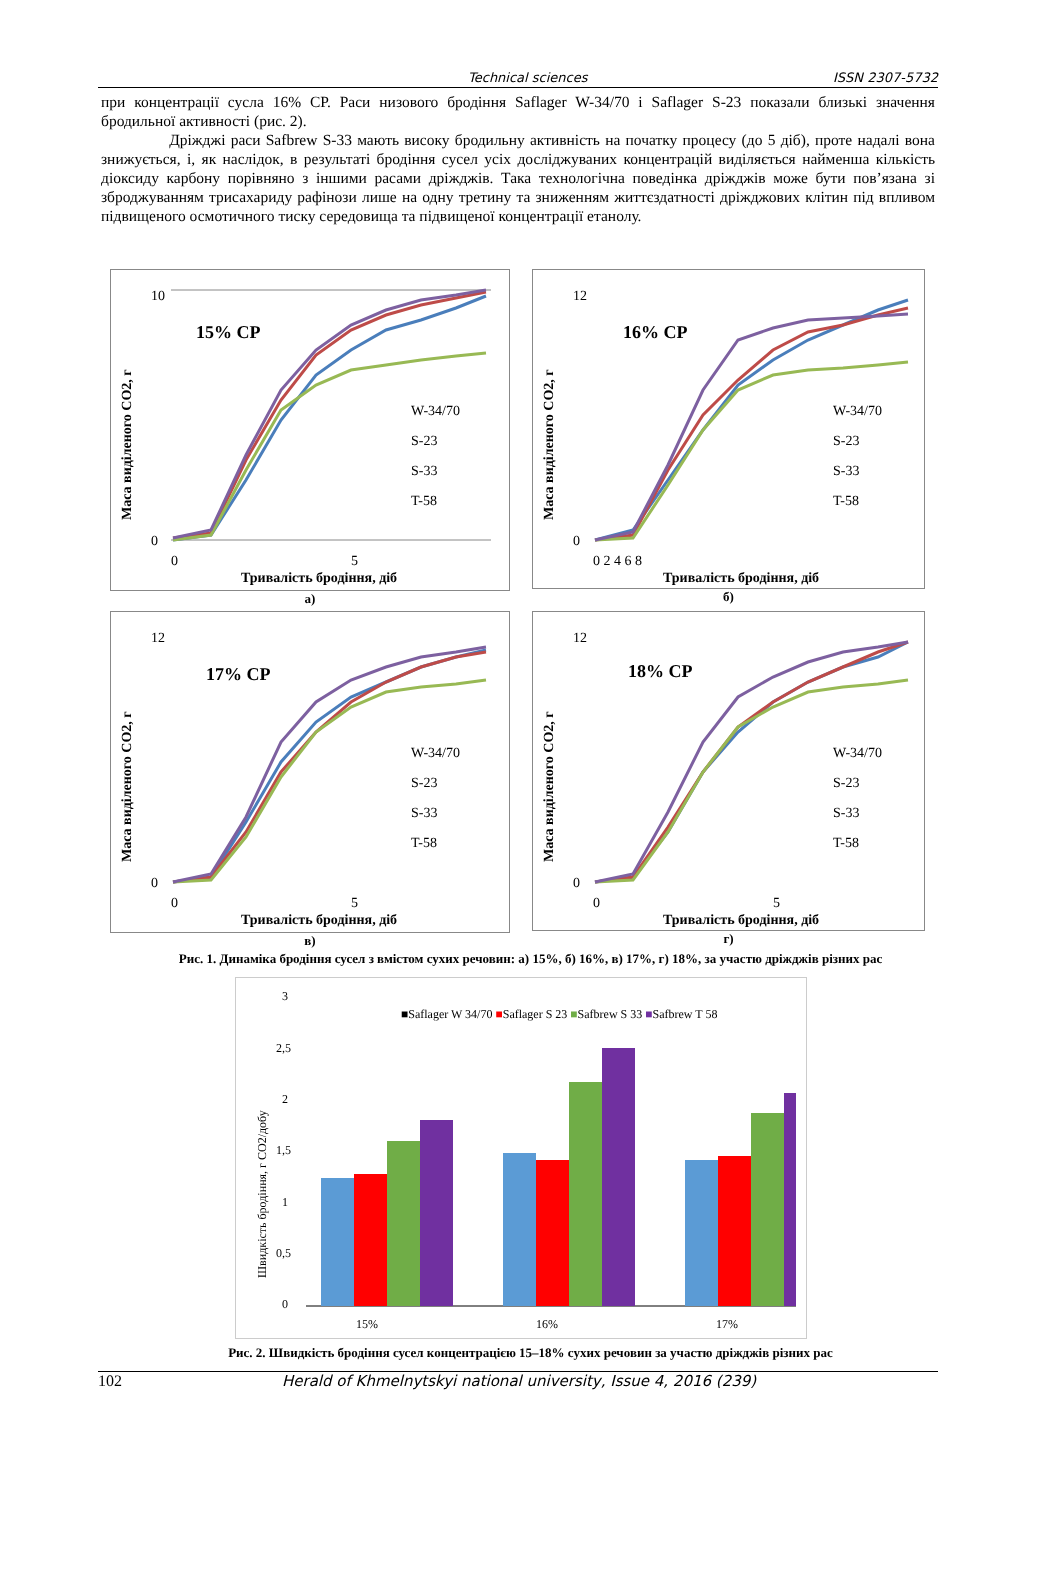Technical sciences ISSN 2307-5732
при концентрації сусла 16% СР. Раси низового бродіння Saflager W-34/70 і Saflager S-23 показали близькі значення бродильної активності (рис. 2).
Дріжджі раси Safbrew S-33 мають високу бродильну активність на початку процесу (до 5 діб), проте надалі вона знижується, і, як наслідок, в результаті бродіння сусел усіх досліджуваних концентрацій виділяється найменша кількість діоксиду карбону порівняно з іншими расами дріжджів. Така технологічна поведінка дріжджів може бути пов’язана зі зброджуванням трисахариду рафінози лише на одну третину та зниженням життєздатності дріжджових клітин під впливом підвищеного осмотичного тиску середовища та підвищеної концентрації етанолу.
15% CP
W-34/70
S-23
S-33
T-58
10
0
0
5
Тривалість бродіння, діб
Маса виділеного CO2, г
а)
16% CP
W-34/70
S-23
S-33
T-58
12
0
0 2 4 6 8
Тривалість бродіння, діб
Маса виділеного CO2, г
б)
17% CP
W-34/70
S-23
S-33
T-58
12
0
0
5
Тривалість бродіння, діб
Маса виділеного CO2, г
в)
18% CP
W-34/70
S-23
S-33
T-58
12
0
0
5
Тривалість бродіння, діб
Маса виділеного CO2, г
г)
Рис. 1. Динаміка бродіння сусел з вмістом сухих речовин: а) 15%, б) 16%, в) 17%, г) 18%, за участю дріжджів різних рас
3
2,5
2
1,5
1
0,5
0
■Saflager W 34/70 ■Saflager S 23 ■Safbrew S 33 ■Safbrew T 58
15%
16%
17%
Швидкість бродіння, г CO2/добу
Рис. 2. Швидкість бродіння сусел концентрацією 15–18% сухих речовин за участю дріжджів різних рас
102 Herald of Khmelnytskyi national university, Issue 4, 2016 (239)